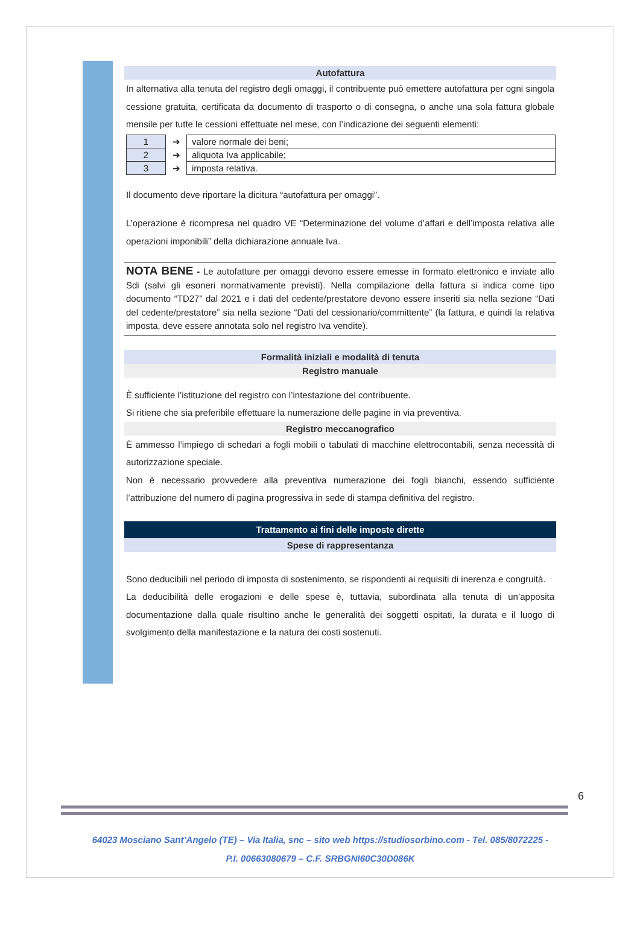Autofattura
In alternativa alla tenuta del registro degli omaggi, il contribuente può emettere autofattura per ogni singola cessione gratuita, certificata da documento di trasporto o di consegna, o anche una sola fattura globale mensile per tutte le cessioni effettuate nel mese, con l’indicazione dei seguenti elementi:
| 1 | ➔ | valore normale dei beni; |
| 2 | ➔ | aliquota Iva applicabile; |
| 3 | ➔ | imposta relativa. |
Il documento deve riportare la dicitura “autofattura per omaggi”.
L’operazione è ricompresa nel quadro VE “Determinazione del volume d’affari e dell’imposta relativa alle operazioni imponibili” della dichiarazione annuale Iva.
NOTA BENE - Le autofatture per omaggi devono essere emesse in formato elettronico e inviate allo Sdi (salvi gli esoneri normativamente previsti). Nella compilazione della fattura si indica come tipo documento “TD27” dal 2021 e i dati del cedente/prestatore devono essere inseriti sia nella sezione “Dati del cedente/prestatore” sia nella sezione “Dati del cessionario/committente” (la fattura, e quindi la relativa imposta, deve essere annotata solo nel registro Iva vendite).
Formalità iniziali e modalità di tenuta
Registro manuale
È sufficiente l’istituzione del registro con l’intestazione del contribuente.
Si ritiene che sia preferibile effettuare la numerazione delle pagine in via preventiva.
Registro meccanografico
È ammesso l’impiego di schedari a fogli mobili o tabulati di macchine elettrocontabili, senza necessità di autorizzazione speciale.
Non è necessario provvedere alla preventiva numerazione dei fogli bianchi, essendo sufficiente l’attribuzione del numero di pagina progressiva in sede di stampa definitiva del registro.
Trattamento ai fini delle imposte dirette
Spese di rappresentanza
Sono deducibili nel periodo di imposta di sostenimento, se rispondenti ai requisiti di inerenza e congruità.
La deducibilità delle erogazioni e delle spese è, tuttavia, subordinata alla tenuta di un’apposita documentazione dalla quale risultino anche le generalità dei soggetti ospitati, la durata e il luogo di svolgimento della manifestazione e la natura dei costi sostenuti.
6
64023 Mosciano Sant’Angelo (TE) – Via Italia, snc – sito web https://studiosorbino.com - Tel. 085/8072225 -
P.I. 00663080679 – C.F. SRBGNI60C30D086K